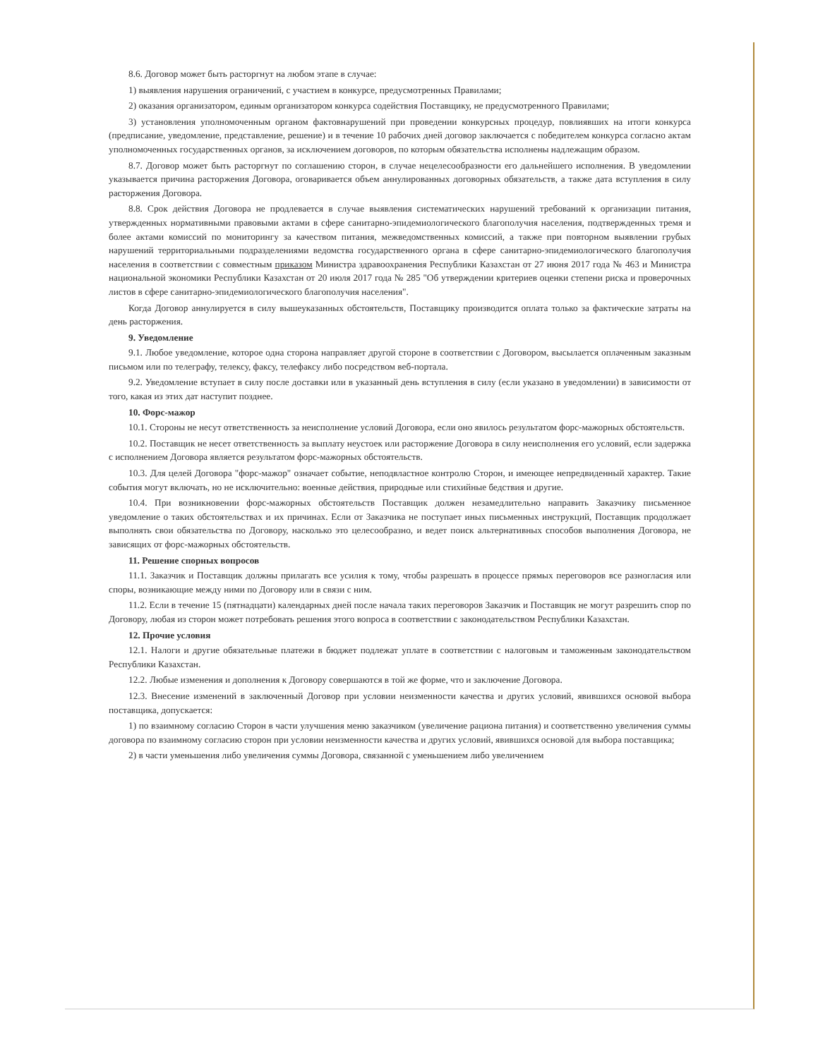8.6. Договор может быть расторгнут на любом этапе в случае:
1) выявления нарушения ограничений, с участием в конкурсе, предусмотренных Правилами;
2) оказания организатором, единым организатором конкурса содействия Поставщику, не предусмотренного Правилами;
3) установления уполномоченным органом фактовнарушений при проведении конкурсных процедур, повлиявших на итоги конкурса (предписание, уведомление, представление, решение) и в течение 10 рабочих дней договор заключается с победителем конкурса согласно актам уполномоченных государственных органов, за исключением договоров, по которым обязательства исполнены надлежащим образом.
8.7. Договор может быть расторгнут по соглашению сторон, в случае нецелесообразности его дальнейшего исполнения. В уведомлении указывается причина расторжения Договора, оговаривается объем аннулированных договорных обязательств, а также дата вступления в силу расторжения Договора.
8.8. Срок действия Договора не продлевается в случае выявления систематических нарушений требований к организации питания, утвержденных нормативными правовыми актами в сфере санитарно-эпидемиологического благополучия населения, подтвержденных тремя и более актами комиссий по мониторингу за качеством питания, межведомственных комиссий, а также при повторном выявлении грубых нарушений территориальными подразделениями ведомства государственного органа в сфере санитарно-эпидемиологического благополучия населения в соответствии с совместным приказом Министра здравоохранения Республики Казахстан от 27 июня 2017 года № 463 и Министра национальной экономики Республики Казахстан от 20 июля 2017 года № 285 "Об утверждении критериев оценки степени риска и проверочных листов в сфере санитарно-эпидемиологического благополучия населения".
Когда Договор аннулируется в силу вышеуказанных обстоятельств, Поставщику производится оплата только за фактические затраты на день расторжения.
9. Уведомление
9.1. Любое уведомление, которое одна сторона направляет другой стороне в соответствии с Договором, высылается оплаченным заказным письмом или по телеграфу, телексу, факсу, телефаксу либо посредством веб-портала.
9.2. Уведомление вступает в силу после доставки или в указанный день вступления в силу (если указано в уведомлении) в зависимости от того, какая из этих дат наступит позднее.
10. Форс-мажор
10.1. Стороны не несут ответственность за неисполнение условий Договора, если оно явилось результатом форс-мажорных обстоятельств.
10.2. Поставщик не несет ответственность за выплату неустоек или расторжение Договора в силу неисполнения его условий, если задержка с исполнением Договора является результатом форс-мажорных обстоятельств.
10.3. Для целей Договора "форс-мажор" означает событие, неподвластное контролю Сторон, и имеющее непредвиденный характер. Такие события могут включать, но не исключительно: военные действия, природные или стихийные бедствия и другие.
10.4. При возникновении форс-мажорных обстоятельств Поставщик должен незамедлительно направить Заказчику письменное уведомление о таких обстоятельствах и их причинах. Если от Заказчика не поступает иных письменных инструкций, Поставщик продолжает выполнять свои обязательства по Договору, насколько это целесообразно, и ведет поиск альтернативных способов выполнения Договора, не зависящих от форс-мажорных обстоятельств.
11. Решение спорных вопросов
11.1. Заказчик и Поставщик должны прилагать все усилия к тому, чтобы разрешать в процессе прямых переговоров все разногласия или споры, возникающие между ними по Договору или в связи с ним.
11.2. Если в течение 15 (пятнадцати) календарных дней после начала таких переговоров Заказчик и Поставщик не могут разрешить спор по Договору, любая из сторон может потребовать решения этого вопроса в соответствии с законодательством Республики Казахстан.
12. Прочие условия
12.1. Налоги и другие обязательные платежи в бюджет подлежат уплате в соответствии с налоговым и таможенным законодательством Республики Казахстан.
12.2. Любые изменения и дополнения к Договору совершаются в той же форме, что и заключение Договора.
12.3. Внесение изменений в заключенный Договор при условии неизменности качества и других условий, явившихся основой выбора поставщика, допускается:
1) по взаимному согласию Сторон в части улучшения меню заказчиком (увеличение рациона питания) и соответственно увеличения суммы договора по взаимному согласию сторон при условии неизменности качества и других условий, явившихся основой для выбора поставщика;
2) в части уменьшения либо увеличения суммы Договора, связанной с уменьшением либо увеличением